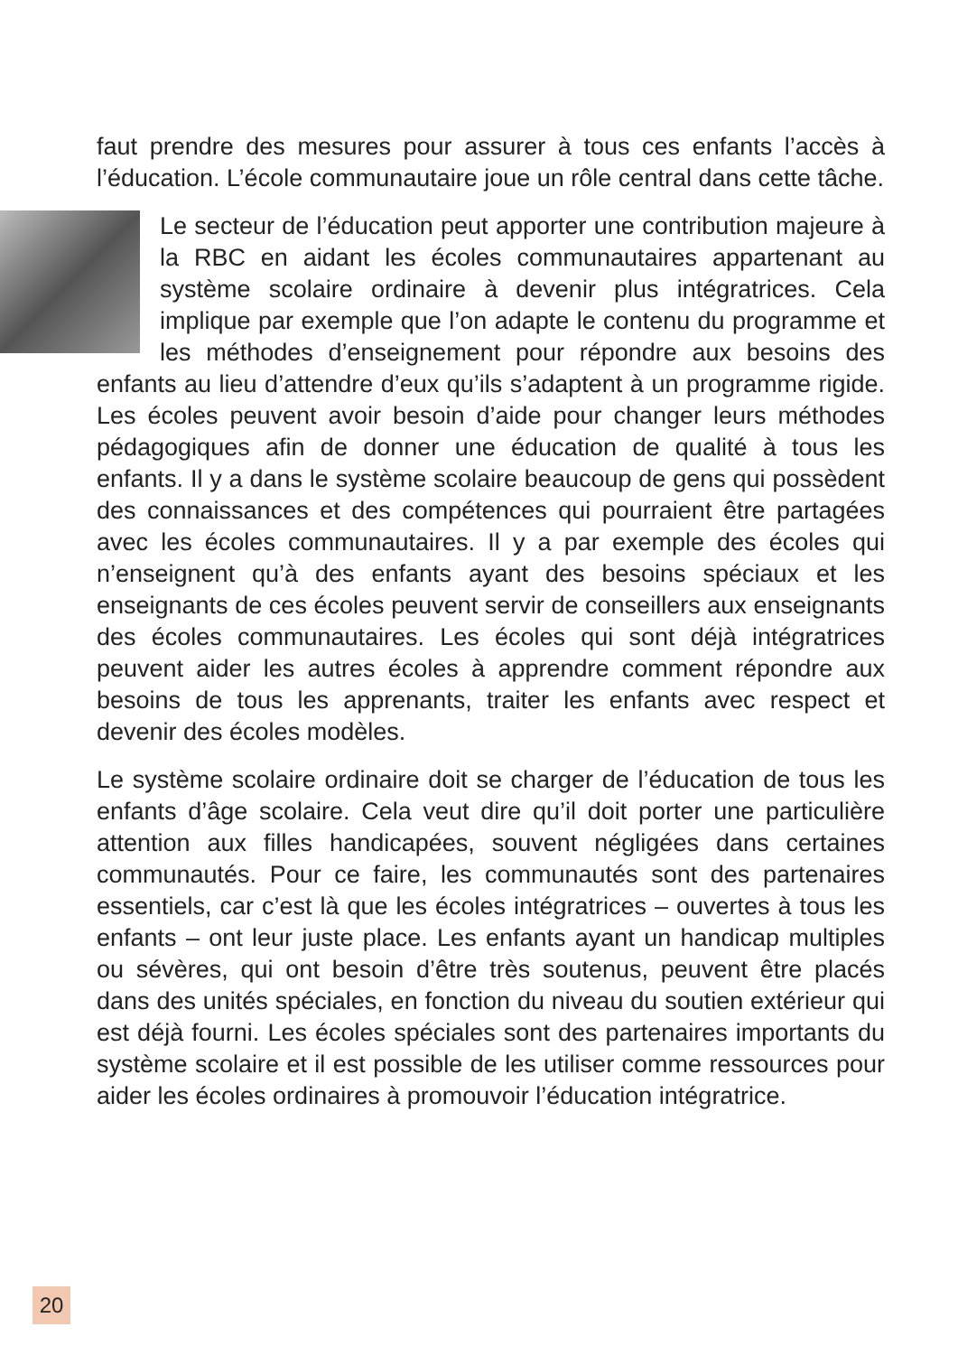faut prendre des mesures pour assurer à tous ces enfants l’accès à l’éducation. L’école communautaire joue un rôle central dans cette tâche.
Le secteur de l’éducation peut apporter une contribution majeure à la RBC en aidant les écoles communautaires appartenant au système scolaire ordinaire à devenir plus intégratrices. Cela implique par exemple que l’on adapte le contenu du programme et les méthodes d’enseignement pour répondre aux besoins des enfants au lieu d’attendre d’eux qu’ils s’adaptent à un programme rigide. Les écoles peuvent avoir besoin d’aide pour changer leurs méthodes pédagogiques afin de donner une éducation de qualité à tous les enfants. Il y a dans le système scolaire beaucoup de gens qui possèdent des connaissances et des compétences qui pourraient être partagées avec les écoles communautaires. Il y a par exemple des écoles qui n’enseignent qu’à des enfants ayant des besoins spéciaux et les enseignants de ces écoles peuvent servir de conseillers aux enseignants des écoles communautaires. Les écoles qui sont déjà intégratrices peuvent aider les autres écoles à apprendre comment répondre aux besoins de tous les apprenants, traiter les enfants avec respect et devenir des écoles modèles.
Le système scolaire ordinaire doit se charger de l’éducation de tous les enfants d’âge scolaire. Cela veut dire qu’il doit porter une particulière attention aux filles handicapées, souvent négligées dans certaines communautés. Pour ce faire, les communautés sont des partenaires essentiels, car c’est là que les écoles intégratrices – ouvertes à tous les enfants – ont leur juste place. Les enfants ayant un handicap multiples ou sévères, qui ont besoin d’être très soutenus, peuvent être placés dans des unités spéciales, en fonction du niveau du soutien extérieur qui est déjà fourni. Les écoles spéciales sont des partenaires importants du système scolaire et il est possible de les utiliser comme ressources pour aider les écoles ordinaires à promouvoir l’éducation intégratrice.
20